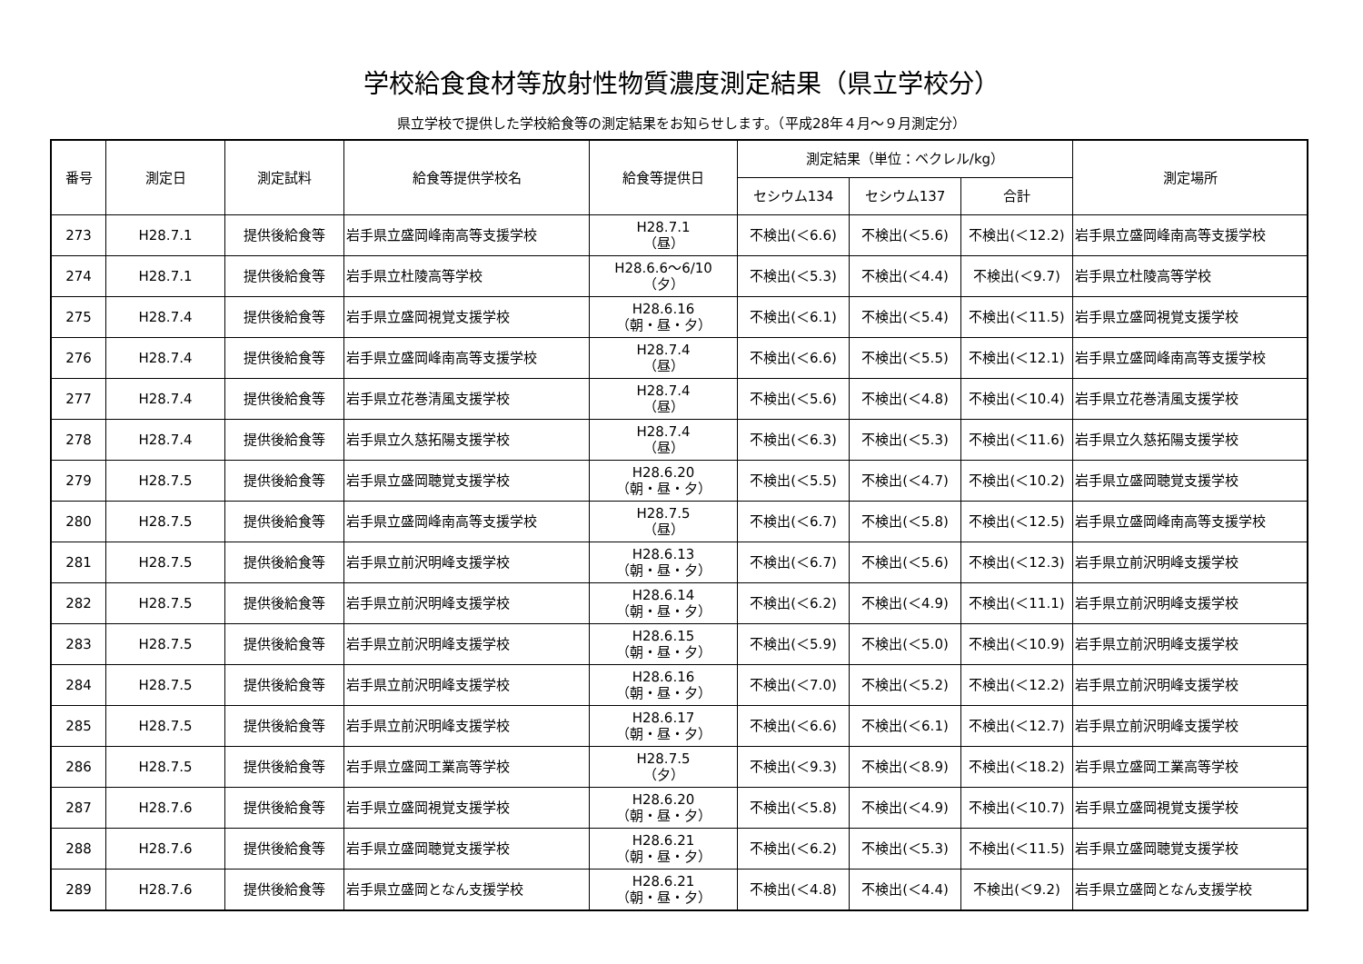学校給食食材等放射性物質濃度測定結果（県立学校分）
県立学校で提供した学校給食等の測定結果をお知らせします。（平成28年４月～９月測定分）
| 番号 | 測定日 | 測定試料 | 給食等提供学校名 | 給食等提供日 | 測定結果（単位：ベクレル/kg） | | | 測定場所 |
| --- | --- | --- | --- | --- | --- | --- | --- | --- |
| | | | | | セシウム134 | セシウム137 | 合計 | |
| 273 | H28.7.1 | 提供後給食等 | 岩手県立盛岡峰南高等支援学校 | H28.7.1 （昼） | 不検出(＜6.6) | 不検出(＜5.6) | 不検出(＜12.2) | 岩手県立盛岡峰南高等支援学校 |
| 274 | H28.7.1 | 提供後給食等 | 岩手県立杜陵高等学校 | H28.6.6～6/10 （夕） | 不検出(＜5.3) | 不検出(＜4.4) | 不検出(＜9.7) | 岩手県立杜陵高等学校 |
| 275 | H28.7.4 | 提供後給食等 | 岩手県立盛岡視覚支援学校 | H28.6.16 （朝・昼・夕） | 不検出(＜6.1) | 不検出(＜5.4) | 不検出(＜11.5) | 岩手県立盛岡視覚支援学校 |
| 276 | H28.7.4 | 提供後給食等 | 岩手県立盛岡峰南高等支援学校 | H28.7.4 （昼） | 不検出(＜6.6) | 不検出(＜5.5) | 不検出(＜12.1) | 岩手県立盛岡峰南高等支援学校 |
| 277 | H28.7.4 | 提供後給食等 | 岩手県立花巻清風支援学校 | H28.7.4 （昼） | 不検出(＜5.6) | 不検出(＜4.8) | 不検出(＜10.4) | 岩手県立花巻清風支援学校 |
| 278 | H28.7.4 | 提供後給食等 | 岩手県立久慈拓陽支援学校 | H28.7.4 （昼） | 不検出(＜6.3) | 不検出(＜5.3) | 不検出(＜11.6) | 岩手県立久慈拓陽支援学校 |
| 279 | H28.7.5 | 提供後給食等 | 岩手県立盛岡聴覚支援学校 | H28.6.20 （朝・昼・夕） | 不検出(＜5.5) | 不検出(＜4.7) | 不検出(＜10.2) | 岩手県立盛岡聴覚支援学校 |
| 280 | H28.7.5 | 提供後給食等 | 岩手県立盛岡峰南高等支援学校 | H28.7.5 （昼） | 不検出(＜6.7) | 不検出(＜5.8) | 不検出(＜12.5) | 岩手県立盛岡峰南高等支援学校 |
| 281 | H28.7.5 | 提供後給食等 | 岩手県立前沢明峰支援学校 | H28.6.13 （朝・昼・夕） | 不検出(＜6.7) | 不検出(＜5.6) | 不検出(＜12.3) | 岩手県立前沢明峰支援学校 |
| 282 | H28.7.5 | 提供後給食等 | 岩手県立前沢明峰支援学校 | H28.6.14 （朝・昼・夕） | 不検出(＜6.2) | 不検出(＜4.9) | 不検出(＜11.1) | 岩手県立前沢明峰支援学校 |
| 283 | H28.7.5 | 提供後給食等 | 岩手県立前沢明峰支援学校 | H28.6.15 （朝・昼・夕） | 不検出(＜5.9) | 不検出(＜5.0) | 不検出(＜10.9) | 岩手県立前沢明峰支援学校 |
| 284 | H28.7.5 | 提供後給食等 | 岩手県立前沢明峰支援学校 | H28.6.16 （朝・昼・夕） | 不検出(＜7.0) | 不検出(＜5.2) | 不検出(＜12.2) | 岩手県立前沢明峰支援学校 |
| 285 | H28.7.5 | 提供後給食等 | 岩手県立前沢明峰支援学校 | H28.6.17 （朝・昼・夕） | 不検出(＜6.6) | 不検出(＜6.1) | 不検出(＜12.7) | 岩手県立前沢明峰支援学校 |
| 286 | H28.7.5 | 提供後給食等 | 岩手県立盛岡工業高等学校 | H28.7.5 （夕） | 不検出(＜9.3) | 不検出(＜8.9) | 不検出(＜18.2) | 岩手県立盛岡工業高等学校 |
| 287 | H28.7.6 | 提供後給食等 | 岩手県立盛岡視覚支援学校 | H28.6.20 （朝・昼・夕） | 不検出(＜5.8) | 不検出(＜4.9) | 不検出(＜10.7) | 岩手県立盛岡視覚支援学校 |
| 288 | H28.7.6 | 提供後給食等 | 岩手県立盛岡聴覚支援学校 | H28.6.21 （朝・昼・夕） | 不検出(＜6.2) | 不検出(＜5.3) | 不検出(＜11.5) | 岩手県立盛岡聴覚支援学校 |
| 289 | H28.7.6 | 提供後給食等 | 岩手県立盛岡となん支援学校 | H28.6.21 （朝・昼・夕） | 不検出(＜4.8) | 不検出(＜4.4) | 不検出(＜9.2) | 岩手県立盛岡となん支援学校 |